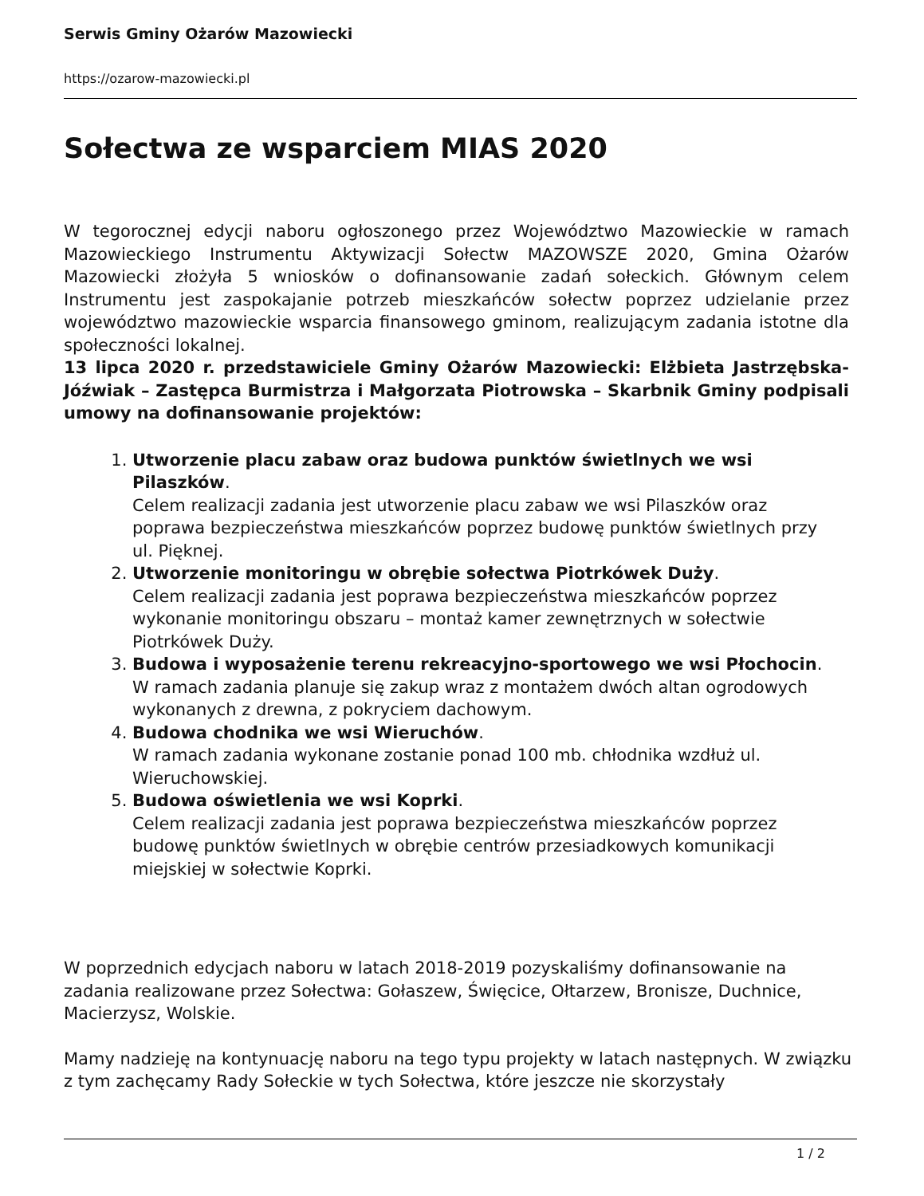Serwis Gminy Ożarów Mazowiecki
https://ozarow-mazowiecki.pl
Sołectwa ze wsparciem MIAS 2020
W tegorocznej edycji naboru ogłoszonego przez Województwo Mazowieckie w ramach Mazowieckiego Instrumentu Aktywizacji Sołectw MAZOWSZE 2020, Gmina Ożarów Mazowiecki złożyła 5 wniosków o dofinansowanie zadań sołeckich. Głównym celem Instrumentu jest zaspokajanie potrzeb mieszkańców sołectw poprzez udzielanie przez województwo mazowieckie wsparcia finansowego gminom, realizującym zadania istotne dla społeczności lokalnej.
13 lipca 2020 r. przedstawiciele Gminy Ożarów Mazowiecki: Elżbieta Jastrzębska-Jóźwiak – Zastępca Burmistrza i Małgorzata Piotrowska – Skarbnik Gminy podpisali umowy na dofinansowanie projektów:
1. Utworzenie placu zabaw oraz budowa punktów świetlnych we wsi Pilaszków.
Celem realizacji zadania jest utworzenie placu zabaw we wsi Pilaszków oraz poprawa bezpieczeństwa mieszkańców poprzez budowę punktów świetlnych przy ul. Pięknej.
2. Utworzenie monitoringu w obrębie sołectwa Piotrkówek Duży.
Celem realizacji zadania jest poprawa bezpieczeństwa mieszkańców poprzez wykonanie monitoringu obszaru – montaż kamer zewnętrznych w sołectwie Piotrkówek Duży.
3. Budowa i wyposażenie terenu rekreacyjno-sportowego we wsi Płochocin.
W ramach zadania planuje się zakup wraz z montażem dwóch altan ogrodowych wykonanych z drewna, z pokryciem dachowym.
4. Budowa chodnika we wsi Wieruchów.
W ramach zadania wykonane zostanie ponad 100 mb. chłodnika wzdłuż ul. Wieruchowskiej.
5. Budowa oświetlenia we wsi Koprki.
Celem realizacji zadania jest poprawa bezpieczeństwa mieszkańców poprzez budowę punktów świetlnych w obrębie centrów przesiadkowych komunikacji miejskiej w sołectwie Koprki.
W poprzednich edycjach naboru w latach 2018-2019 pozyskaliśmy dofinansowanie na zadania realizowane przez Sołectwa: Gołaszew, Święcice, Ołtarzew, Bronisze, Duchnice, Macierzysz, Wolskie.
Mamy nadzieję na kontynuację naboru na tego typu projekty w latach następnych. W związku z tym zachęcamy Rady Sołeckie w tych Sołectwa, które jeszcze nie skorzystały
1 / 2